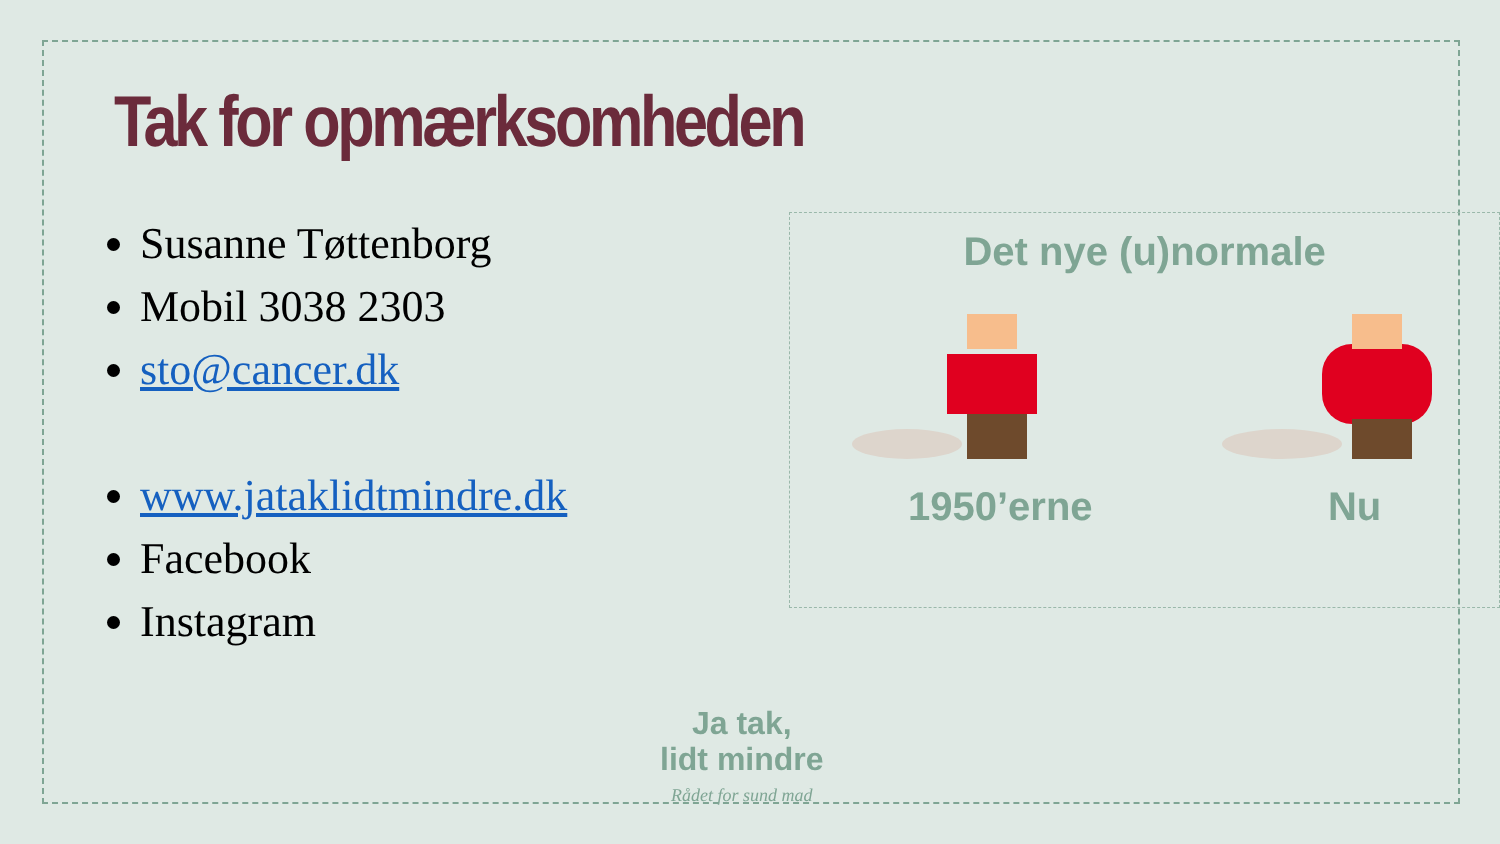Tak for opmærksomheden
Susanne Tøttenborg
Mobil 3038 2303
sto@cancer.dk
www.jataklidtmindre.dk
Facebook
Instagram
Det nye (u)normale
1950’erne Nu
Ja tak,
lidt mindre
Rådet for sund mad